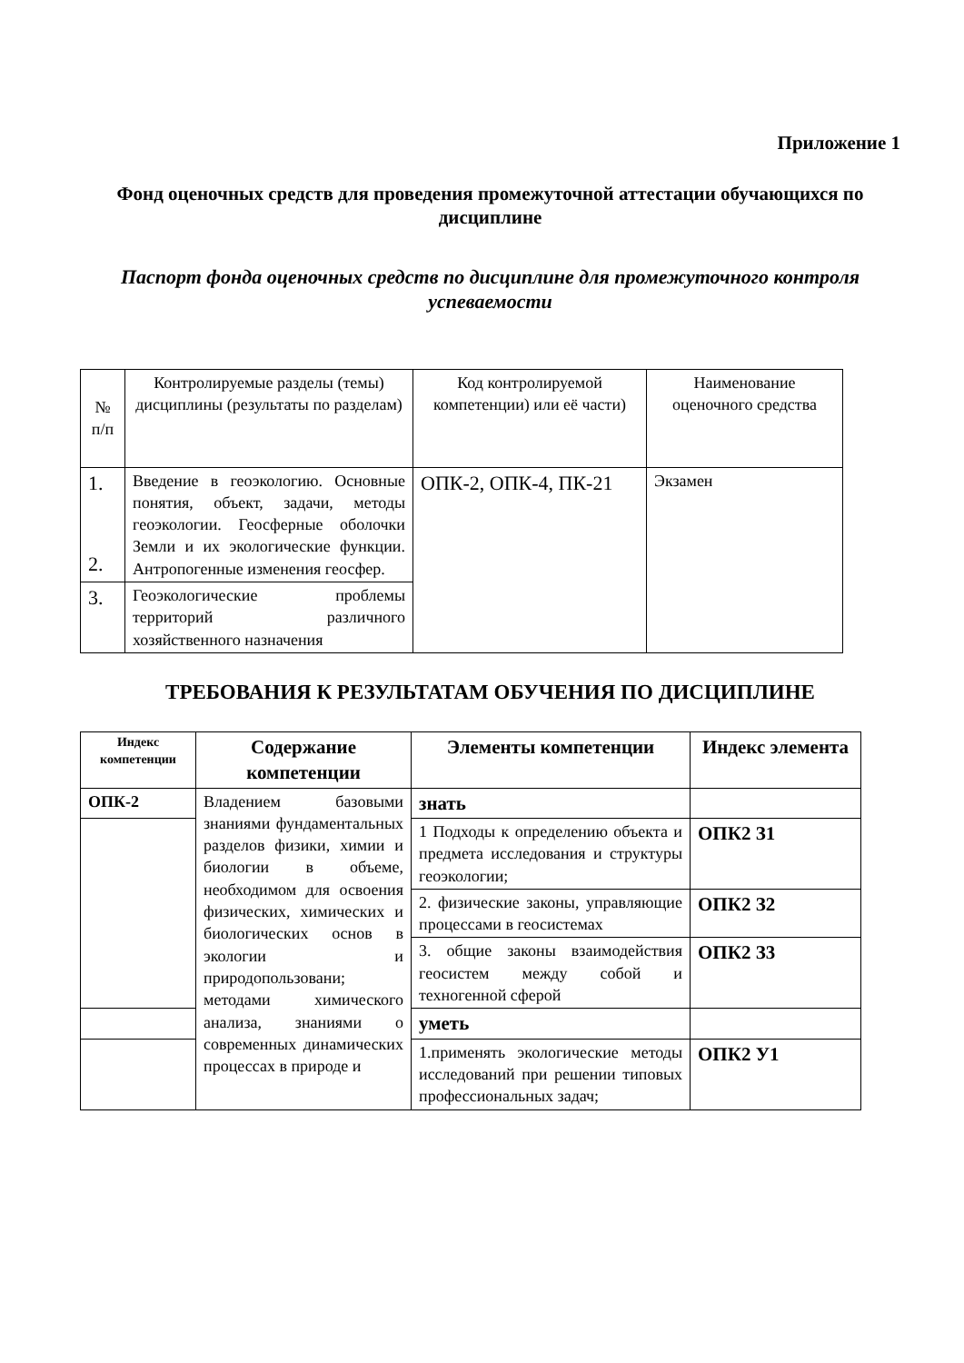Приложение 1
Фонд оценочных средств для проведения промежуточной аттестации обучающихся по дисциплине
Паспорт фонда оценочных средств по дисциплине для промежуточного контроля успеваемости
| № п/п | Контролируемые разделы (темы) дисциплины (результаты по разделам) | Код контролируемой компетенции) или её части) | Наименование оценочного средства |
| --- | --- | --- | --- |
| 1. 2. | Введение в геоэкологию. Основные понятия, объект, задачи, методы геоэкологии. Геосферные оболочки Земли и их экологические функции. Антропогенные изменения геосфер. | ОПК-2, ОПК-4, ПК-21 | Экзамен |
| 3. | Геоэкологические проблемы территорий различного хозяйственного назначения | | |
ТРЕБОВАНИЯ К РЕЗУЛЬТАТАМ ОБУЧЕНИЯ ПО ДИСЦИПЛИНЕ
| Индекс компетенции | Содержание компетенции | Элементы компетенции | Индекс элемента |
| --- | --- | --- | --- |
| ОПК-2 | Владением базовыми знаниями фундаментальных разделов физики, химии и биологии в объеме, необходимом для освоения физических, химических и биологических основ в экологии и природопользовани; методами химического анализа, знаниями о современных динамических процессах в природе и | знать | |
| | | 1 Подходы к определению объекта и предмета исследования и структуры геоэкологии; | ОПК2 З1 |
| | | 2. физические законы, управляющие процессами в геосистемах | ОПК2 З2 |
| | | 3. общие законы взаимодействия геосистем между собой и техногенной сферой | ОПК2 З3 |
| | | уметь | |
| | | 1.применять экологические методы исследований при решении типовых профессиональных задач; | ОПК2 У1 |